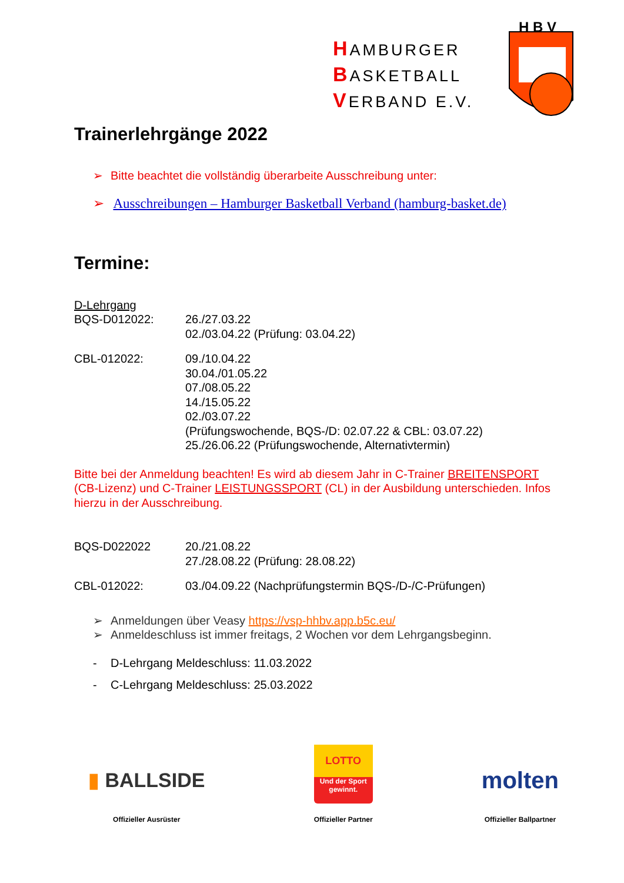HAMBURGER
BASKETBALL
VERBAND E.V.
H B V
Trainerlehrgänge 2022
➢ Bitte beachtet die vollständig überarbeite Ausschreibung unter:
➢ Ausschreibungen – Hamburger Basketball Verband (hamburg-basket.de)
Termine:
D-Lehrgang
BQS-D012022: 26./27.03.22
02./03.04.22 (Prüfung: 03.04.22)
CBL-012022: 09./10.04.22
30.04./01.05.22
07./08.05.22
14./15.05.22
02./03.07.22
(Prüfungswochende, BQS-/D: 02.07.22 & CBL: 03.07.22)
25./26.06.22 (Prüfungswochende, Alternativtermin)
Bitte bei der Anmeldung beachten! Es wird ab diesem Jahr in C-Trainer BREITENSPORT (CB-Lizenz) und C-Trainer LEISTUNGSSPORT (CL) in der Ausbildung unterschieden. Infos hierzu in der Ausschreibung.
BQS-D022022 20./21.08.22
27./28.08.22 (Prüfung: 28.08.22)
CBL-012022: 03./04.09.22 (Nachprüfungstermin BQS-/D-/C-Prüfungen)
➢ Anmeldungen über Veasy https://vsp-hhbv.app.b5c.eu/
➢ Anmeldeschluss ist immer freitags, 2 Wochen vor dem Lehrgangsbeginn.
- D-Lehrgang Meldeschluss: 11.03.2022
- C-Lehrgang Meldeschluss: 25.03.2022
▮ BALLSIDE
Offizieller Ausrüster
LOTTO
Und der Sport gewinnt.
Offizieller Partner
molten
Offizieller Ballpartner